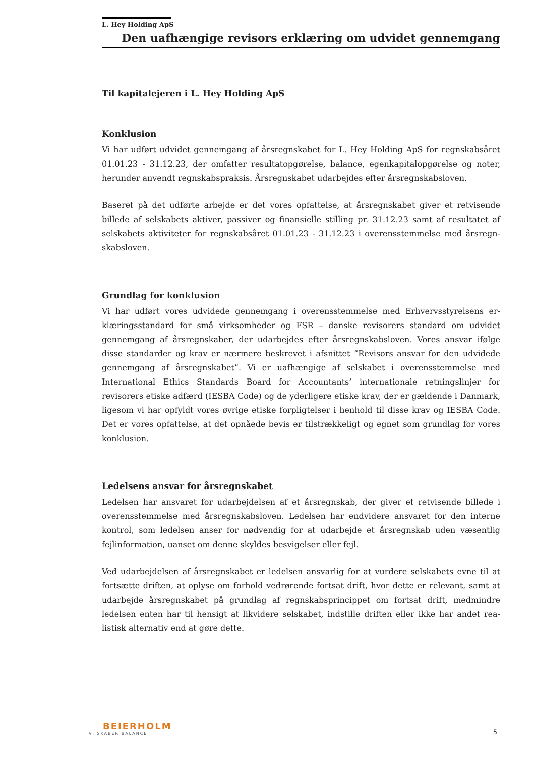L. Hey Holding ApS
Den uafhængige revisors erklæring om udvidet gennemgang
Til kapitalejeren i L. Hey Holding ApS
Konklusion
Vi har udført udvidet gennemgang af årsregnskabet for L. Hey Holding ApS for regnskabs­året 01.01.23 - 31.12.23, der omfatter resultatopgørelse, balance, egenkapitalopgørelse og noter, herunder anvendt regnskabspraksis. Årsregnskabet udarbejdes efter årsregnskabs­loven.
Baseret på det udførte arbejde er det vores opfattelse, at årsregnskabet giver et retvisende billede af selskabets aktiver, passiver og finansielle stilling pr. 31.12.23 samt af resultatet af selskabets aktiviteter for regnskabsåret 01.01.23 - 31.12.23 i overensstemmelse med årsregn­skabsloven.
Grundlag for konklusion
Vi har udført vores udvidede gennemgang i overensstemmelse med Erhvervsstyrelsens er­klæringsstandard for små virksomheder og FSR – danske revisorers standard om udvidet gennemgang af årsregnskaber, der udarbejdes efter årsregnskabsloven. Vores ansvar ifølge disse standarder og krav er nærmere beskrevet i afsnittet ”Revisors ansvar for den udvidede gennemgang af årsregnskabet”. Vi er uafhængige af selskabet i overensstemmelse med International Ethics Standards Board for Accountants’ internationale retningslinjer for revisorers etiske adfærd (IESBA Code) og de yderligere etiske krav, der er gældende i Danmark, ligesom vi har opfyldt vores øvrige etiske forpligtelser i henhold til disse krav og IESBA Code. Det er vores opfattelse, at det opnåede bevis er tilstrækkeligt og egnet som grundlag for vores konklusion.
Ledelsens ansvar for årsregnskabet
Ledelsen har ansvaret for udarbejdelsen af et årsregnskab, der giver et retvisende billede i overensstemmelse med årsregnskabsloven. Ledelsen har endvidere ansvaret for den interne kontrol, som ledelsen anser for nødvendig for at udarbejde et årsregnskab uden væsentlig fejlinformation, uanset om denne skyldes besvigelser eller fejl.
Ved udarbejdelsen af årsregnskabet er ledelsen ansvarlig for at vurdere selskabets evne til at fortsætte driften, at oplyse om forhold vedrørende fortsat drift, hvor dette er relevant, samt at udarbejde årsregnskabet på grundlag af regnskabsprincippet om fortsat drift, medmindre ledelsen enten har til hensigt at likvidere selskabet, indstille driften eller ikke har andet rea­listisk alternativ end at gøre dette.
BEIERHOLM
VI SKABER BALANCE
5